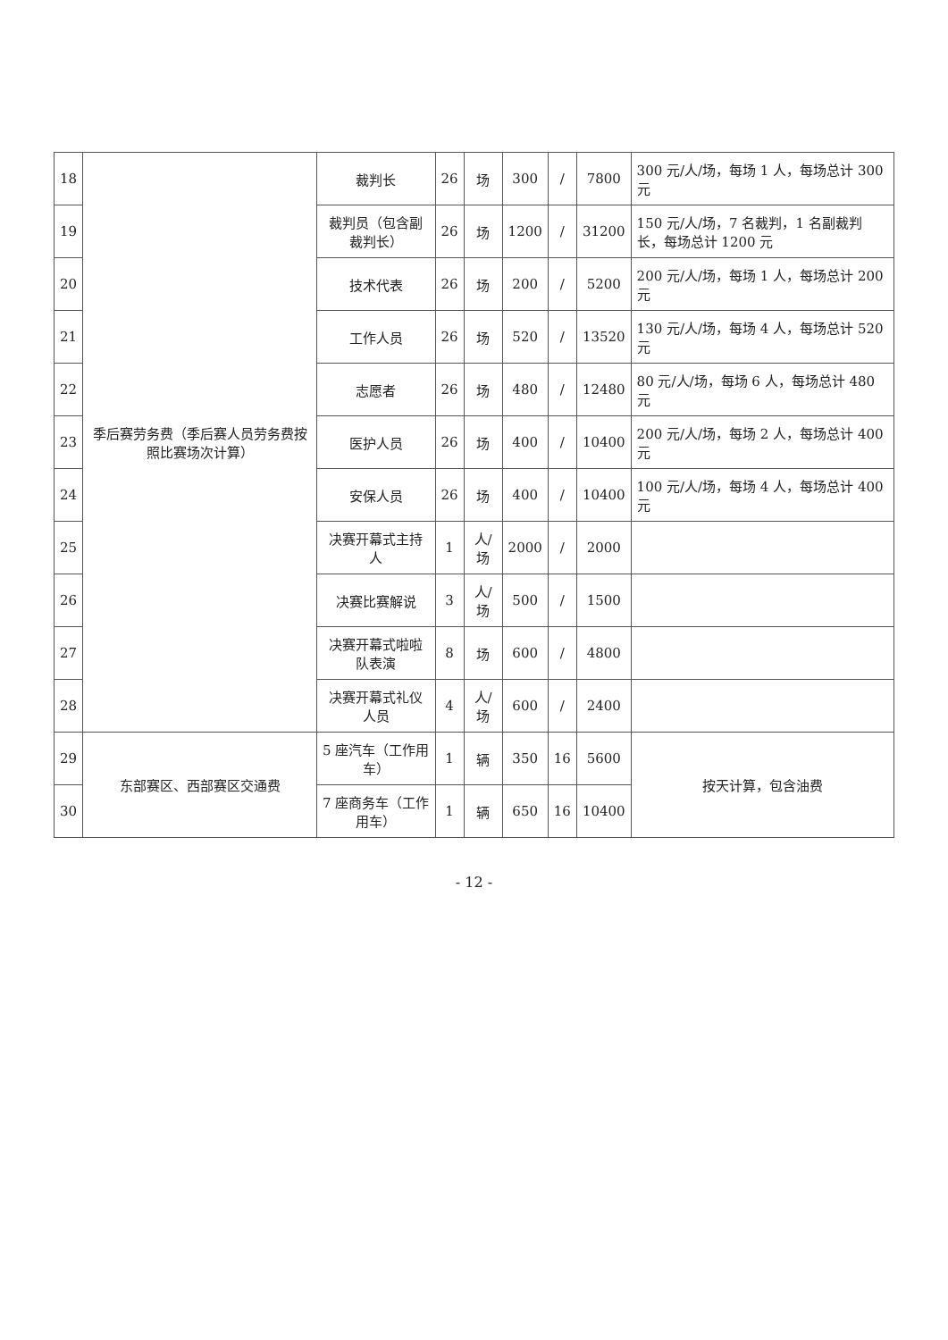| 18 | 季后赛劳务费（季后赛人员劳务费按照比赛场次计算） | 裁判长 | 26 | 场 | 300 | / | 7800 | 300 元/人/场，每场 1 人，每场总计 300 元 |
| 19 | | 裁判员（包含副裁判长） | 26 | 场 | 1200 | / | 31200 | 150 元/人/场，7 名裁判，1 名副裁判长，每场总计 1200 元 |
| 20 | | 技术代表 | 26 | 场 | 200 | / | 5200 | 200 元/人/场，每场 1 人，每场总计 200 元 |
| 21 | | 工作人员 | 26 | 场 | 520 | / | 13520 | 130 元/人/场，每场 4 人，每场总计 520 元 |
| 22 | | 志愿者 | 26 | 场 | 480 | / | 12480 | 80 元/人/场，每场 6 人，每场总计 480 元 |
| 23 | | 医护人员 | 26 | 场 | 400 | / | 10400 | 200 元/人/场，每场 2 人，每场总计 400 元 |
| 24 | | 安保人员 | 26 | 场 | 400 | / | 10400 | 100 元/人/场，每场 4 人，每场总计 400 元 |
| 25 | | 决赛开幕式主持人 | 1 | 人/场 | 2000 | / | 2000 | |
| 26 | | 决赛比赛解说 | 3 | 人/场 | 500 | / | 1500 | |
| 27 | | 决赛开幕式啦啦队表演 | 8 | 场 | 600 | / | 4800 | |
| 28 | | 决赛开幕式礼仪人员 | 4 | 人/场 | 600 | / | 2400 | |
| 29 | 东部赛区、西部赛区交通费 | 5 座汽车（工作用车） | 1 | 辆 | 350 | 16 | 5600 | 按天计算，包含油费 |
| 30 | | 7 座商务车（工作用车） | 1 | 辆 | 650 | 16 | 10400 | |
- 12 -